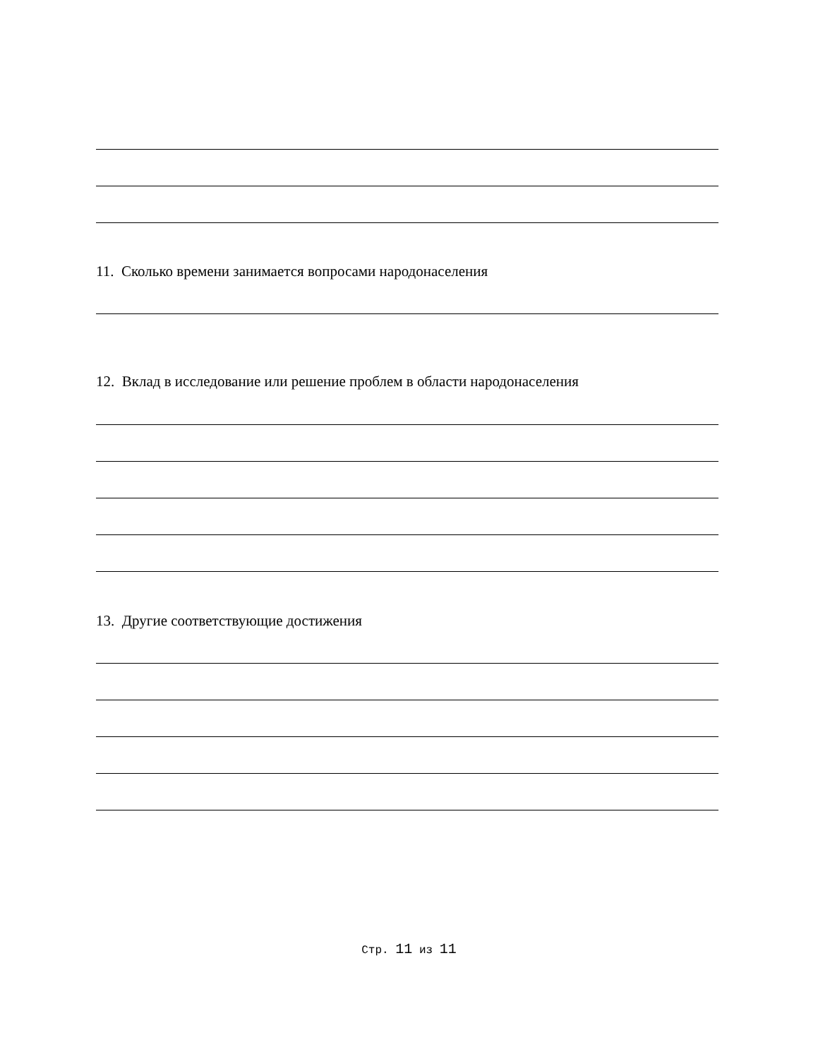11. Сколько времени занимается вопросами народонаселения
12. Вклад в исследование или решение проблем в области народонаселения
13. Другие соответствующие достижения
Стр. 11 из 11